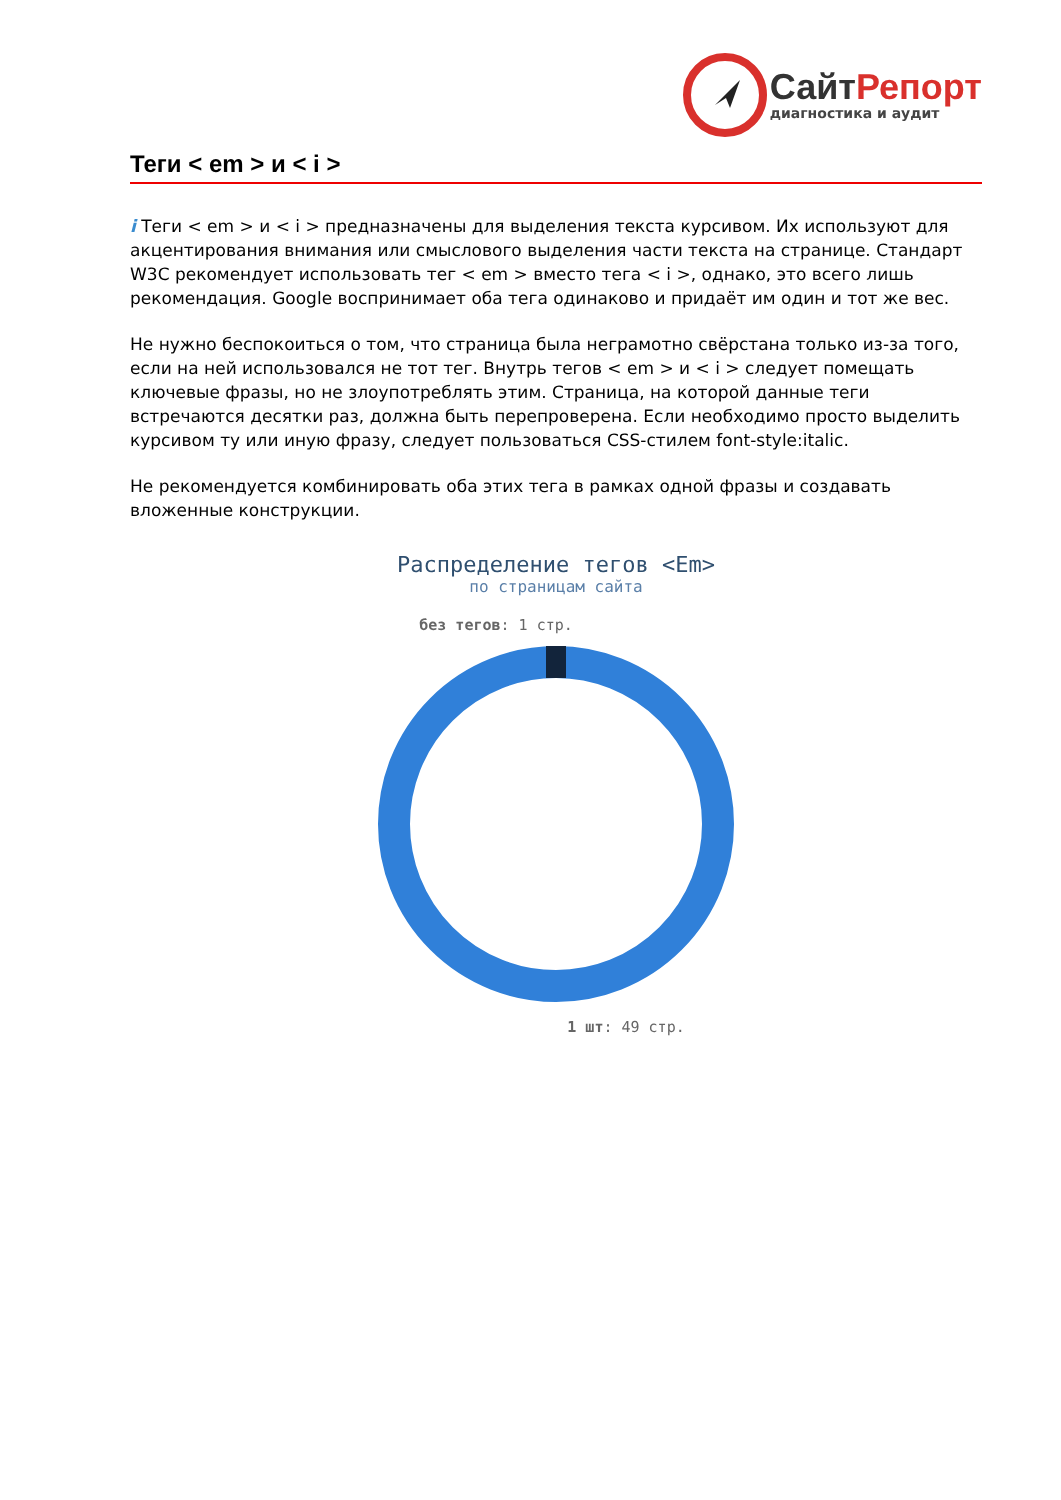СайтРепорт
диагностика и аудит
Теги < em > и < i >
i Теги < em > и < i > предназначены для выделения текста курсивом. Их используют для акцентирования внимания или смыслового выделения части текста на странице. Стандарт W3C рекомендует использовать тег < em > вместо тега < i >, однако, это всего лишь рекомендация. Google воспринимает оба тега одинаково и придаёт им один и тот же вес.
Не нужно беспокоиться о том, что страница была неграмотно свёрстана только из-за того, если на ней использовался не тот тег. Внутрь тегов < em > и < i > следует помещать ключевые фразы, но не злоупотреблять этим. Страница, на которой данные теги встречаются десятки раз, должна быть перепроверена. Если необходимо просто выделить курсивом ту или иную фразу, следует пользоваться CSS-стилем font-style:italic.
Не рекомендуется комбинировать оба этих тега в рамках одной фразы и создавать вложенные конструкции.
Распределение тегов <Em>
по страницам сайта
без тегов: 1 стр.
1 шт: 49 стр.